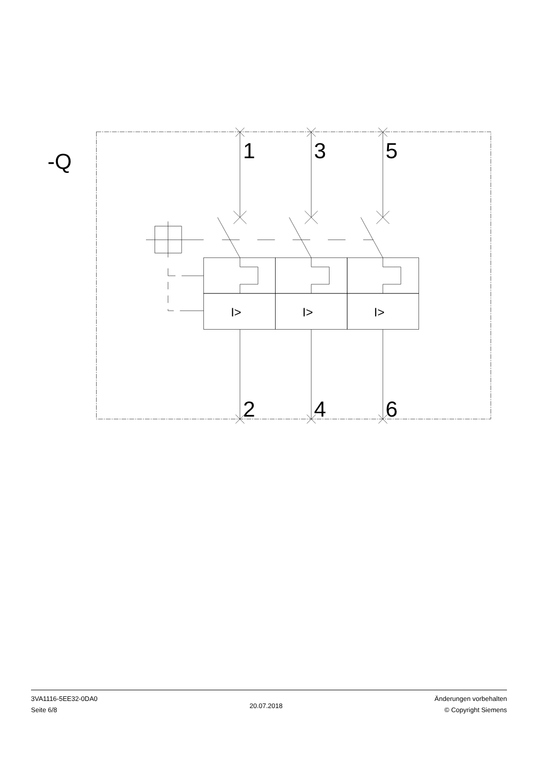-Q
1
3
5
2
4
6
I>
I>
I>
3VA1116-5EE32-0DA0
Seite 6/8
20.07.2018
Änderungen vorbehalten
© Copyright Siemens